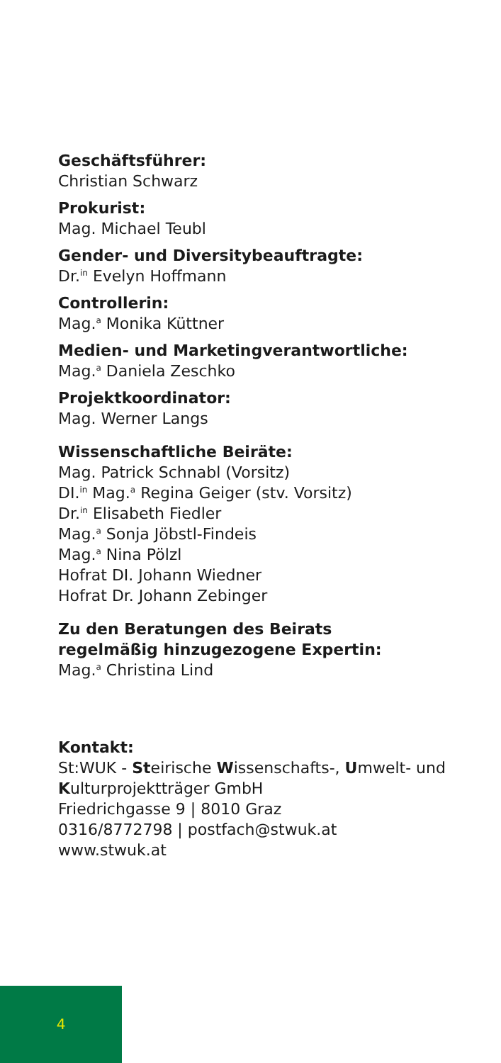Geschäftsführer:
Christian Schwarz
Prokurist:
Mag. Michael Teubl
Gender- und Diversitybeauftragte:
Dr.<sup>in</sup> Evelyn Hoffmann
Controllerin:
Mag.<sup>a</sup> Monika Küttner
Medien- und Marketingverantwortliche:
Mag.<sup>a</sup> Daniela Zeschko
Projektkoordinator:
Mag. Werner Langs
Wissenschaftliche Beiräte:
Mag. Patrick Schnabl (Vorsitz)
DI.<sup>in</sup> Mag.<sup>a</sup> Regina Geiger (stv. Vorsitz)
Dr.<sup>in</sup> Elisabeth Fiedler
Mag.<sup>a</sup> Sonja Jöbstl-Findeis
Mag.<sup>a</sup> Nina Pölzl
Hofrat DI. Johann Wiedner
Hofrat Dr. Johann Zebinger
Zu den Beratungen des Beirats
regelmäßig hinzugezogene Expertin:
Mag.<sup>a</sup> Christina Lind
Kontakt:
St:WUK - Steirische Wissenschafts-, Umwelt- und Kulturprojektträger GmbH
Friedrichgasse 9 | 8010 Graz
0316/8772798 | postfach@stwuk.at
www.stwuk.at
4